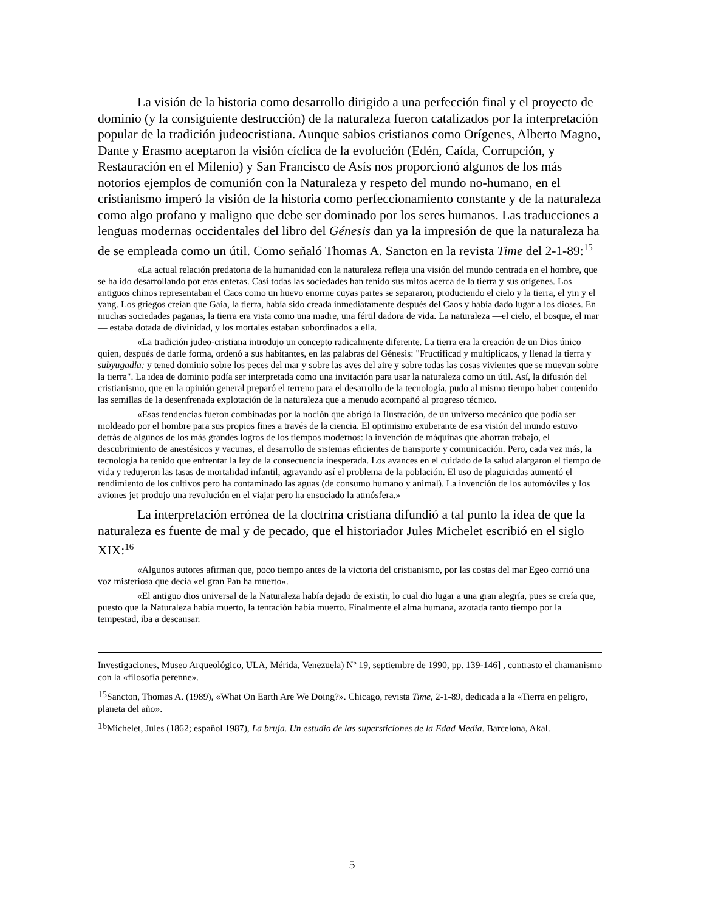La visión de la historia como desarrollo dirigido a una perfección final y el proyecto de dominio (y la consiguiente destrucción) de la naturaleza fueron catalizados por la interpretación popular de la tradición judeocristiana. Aunque sabios cristianos como Orígenes, Alberto Magno, Dante y Erasmo aceptaron la visión cíclica de la evolución (Edén, Caída, Corrupción, y Restauración en el Milenio) y San Francisco de Asís nos proporcionó algunos de los más notorios ejemplos de comunión con la Naturaleza y respeto del mundo no-humano, en el cristianismo imperó la visión de la historia como perfeccionamiento constante y de la naturaleza como algo profano y maligno que debe ser dominado por los seres humanos. Las traducciones a lenguas modernas occidentales del libro del Génesis dan ya la impresión de que la naturaleza ha de se empleada como un útil. Como señaló Thomas A. Sancton en la revista Time del 2-1-89:<sup>15</sup>
«La actual relación predatoria de la humanidad con la naturaleza refleja una visión del mundo centrada en el hombre, que se ha ido desarrollando por eras enteras. Casi todas las sociedades han tenido sus mitos acerca de la tierra y sus orígenes. Los antiguos chinos representaban el Caos como un huevo enorme cuyas partes se separaron, produciendo el cielo y la tierra, el yin y el yang. Los griegos creían que Gaia, la tierra, había sido creada inmediatamente después del Caos y había dado lugar a los dioses. En muchas sociedades paganas, la tierra era vista como una madre, una fértil dadora de vida. La naturaleza —el cielo, el bosque, el mar— estaba dotada de divinidad, y los mortales estaban subordinados a ella.
«La tradición judeo-cristiana introdujo un concepto radicalmente diferente. La tierra era la creación de un Dios único quien, después de darle forma, ordenó a sus habitantes, en las palabras del Génesis: "Fructificad y multiplicaos, y llenad la tierra y subyugadla: y tened dominio sobre los peces del mar y sobre las aves del aire y sobre todas las cosas vivientes que se muevan sobre la tierra". La idea de dominio podía ser interpretada como una invitación para usar la naturaleza como un útil. Así, la difusión del cristianismo, que en la opinión general preparó el terreno para el desarrollo de la tecnología, pudo al mismo tiempo haber contenido las semillas de la desenfrenada explotación de la naturaleza que a menudo acompañó al progreso técnico.
«Esas tendencias fueron combinadas por la noción que abrigó la Ilustración, de un universo mecánico que podía ser moldeado por el hombre para sus propios fines a través de la ciencia. El optimismo exuberante de esa visión del mundo estuvo detrás de algunos de los más grandes logros de los tiempos modernos: la invención de máquinas que ahorran trabajo, el descubrimiento de anestésicos y vacunas, el desarrollo de sistemas eficientes de transporte y comunicación. Pero, cada vez más, la tecnología ha tenido que enfrentar la ley de la consecuencia inesperada. Los avances en el cuidado de la salud alargaron el tiempo de vida y redujeron las tasas de mortalidad infantil, agravando así el problema de la población. El uso de plaguicidas aumentó el rendimiento de los cultivos pero ha contaminado las aguas (de consumo humano y animal). La invención de los automóviles y los aviones jet produjo una revolución en el viajar pero ha ensuciado la atmósfera.»
La interpretación errónea de la doctrina cristiana difundió a tal punto la idea de que la naturaleza es fuente de mal y de pecado, que el historiador Jules Michelet escribió en el siglo XIX:<sup>16</sup>
«Algunos autores afirman que, poco tiempo antes de la victoria del cristianismo, por las costas del mar Egeo corrió una voz misteriosa que decía «el gran Pan ha muerto».
«El antiguo dios universal de la Naturaleza había dejado de existir, lo cual dio lugar a una gran alegría, pues se creía que, puesto que la Naturaleza había muerto, la tentación había muerto. Finalmente el alma humana, azotada tanto tiempo por la tempestad, iba a descansar.
Investigaciones, Museo Arqueológico, ULA, Mérida, Venezuela) Nº 19, septiembre de 1990, pp. 139-146] , contrasto el chamanismo con la «filosofía perenne».
<sup>15</sup> Sancton, Thomas A. (1989), «What On Earth Are We Doing?». Chicago, revista Time, 2-1-89, dedicada a la «Tierra en peligro, planeta del año».
<sup>16</sup> Michelet, Jules (1862; español 1987), La bruja. Un estudio de las supersticiones de la Edad Media. Barcelona, Akal.
5